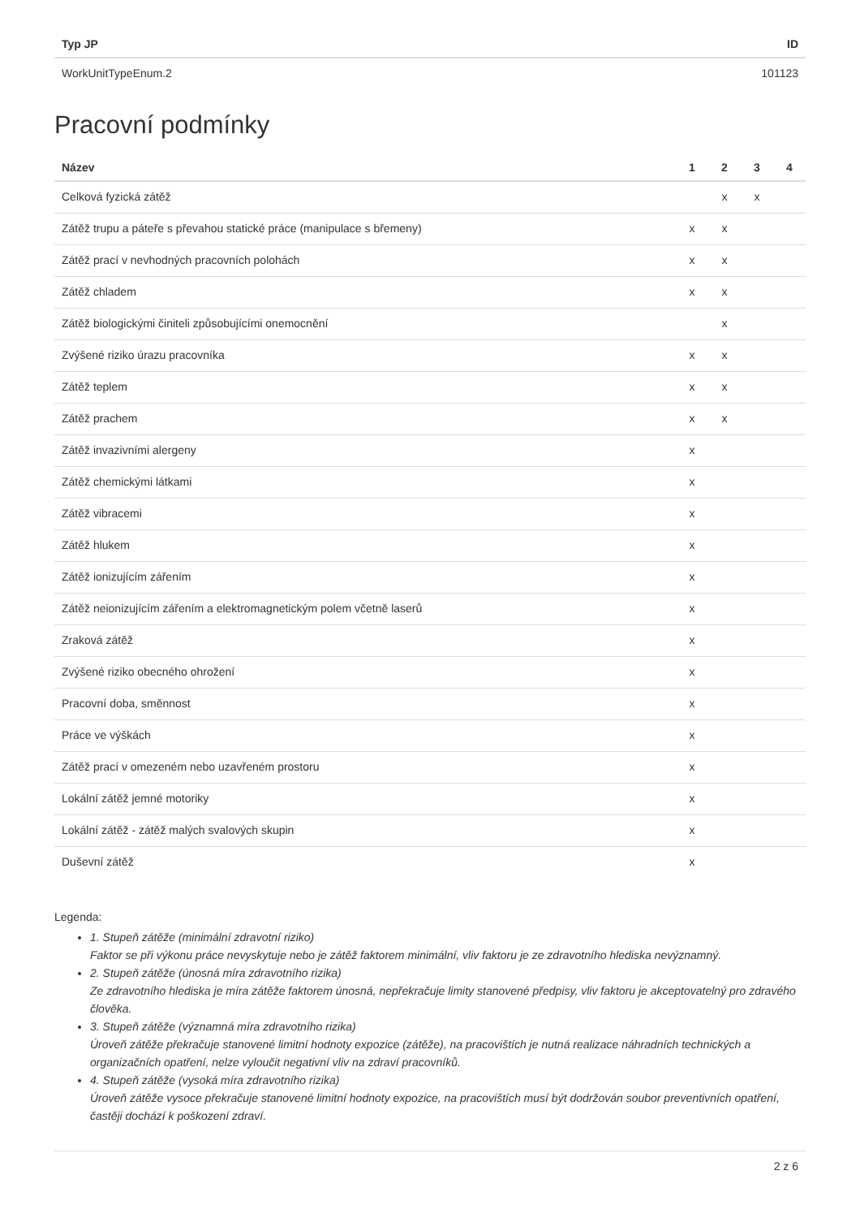| Typ JP | ID |
| --- | --- |
| WorkUnitTypeEnum.2 | 101123 |
Pracovní podmínky
| Název | 1 | 2 | 3 | 4 |
| --- | --- | --- | --- | --- |
| Celková fyzická zátěž | | x | x | |
| Zátěž trupu a páteře s převahou statické práce (manipulace s břemeny) | x | x | | |
| Zátěž prací v nevhodných pracovních polohách | x | x | | |
| Zátěž chladem | x | x | | |
| Zátěž biologickými činiteli způsobujícími onemocnění | | x | | |
| Zvýšené riziko úrazu pracovníka | x | x | | |
| Zátěž teplem | x | x | | |
| Zátěž prachem | x | x | | |
| Zátěž invazivními alergeny | x | | | |
| Zátěž chemickými látkami | x | | | |
| Zátěž vibracemi | x | | | |
| Zátěž hlukem | x | | | |
| Zátěž ionizujícím zářením | x | | | |
| Zátěž neionizujícím zářením a elektromagnetickým polem včetně laserů | x | | | |
| Zraková zátěž | x | | | |
| Zvýšené riziko obecného ohrožení | x | | | |
| Pracovní doba, směnnost | x | | | |
| Práce ve výškách | x | | | |
| Zátěž prací v omezeném nebo uzavřeném prostoru | x | | | |
| Lokální zátěž jemné motoriky | x | | | |
| Lokální zátěž - zátěž malých svalových skupin | x | | | |
| Duševní zátěž | x | | | |
Legenda:
1. Stupeň zátěže (minimální zdravotní riziko)
Faktor se při výkonu práce nevyskytuje nebo je zátěž faktorem minimální, vliv faktoru je ze zdravotního hlediska nevýznamný.
2. Stupeň zátěže (únosná míra zdravotního rizika)
Ze zdravotního hlediska je míra zátěže faktorem únosná, nepřekračuje limity stanovené předpisy, vliv faktoru je akceptovatelný pro zdravého člověka.
3. Stupeň zátěže (významná míra zdravotního rizika)
Úroveň zátěže překračuje stanovené limitní hodnoty expozice (zátěže), na pracovištích je nutná realizace náhradních technických a organizačních opatření, nelze vyloučit negativní vliv na zdraví pracovníků.
4. Stupeň zátěže (vysoká míra zdravotního rizika)
Úroveň zátěže vysoce překračuje stanovené limitní hodnoty expozice, na pracovištích musí být dodržován soubor preventivních opatření, častěji dochází k poškození zdraví.
2 z 6